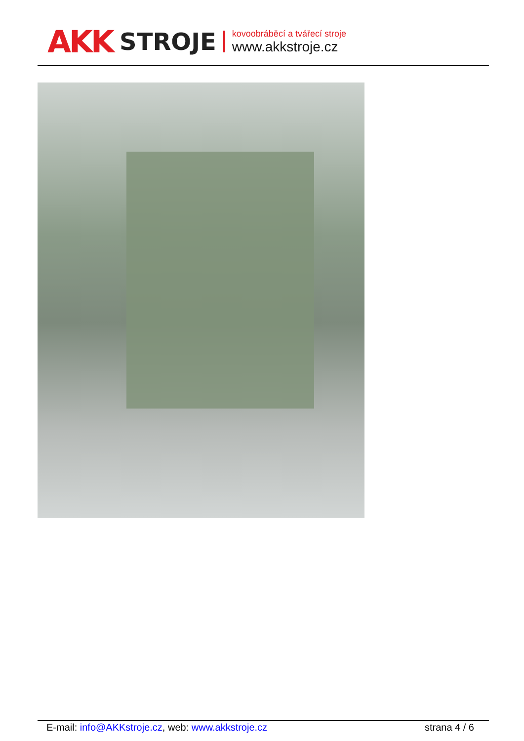AKK STROJE
kovoobráběcí a tvářecí stroje
www.akkstroje.cz
E-mail: info@AKKstroje.cz, web: www.akkstroje.cz strana 4 / 6